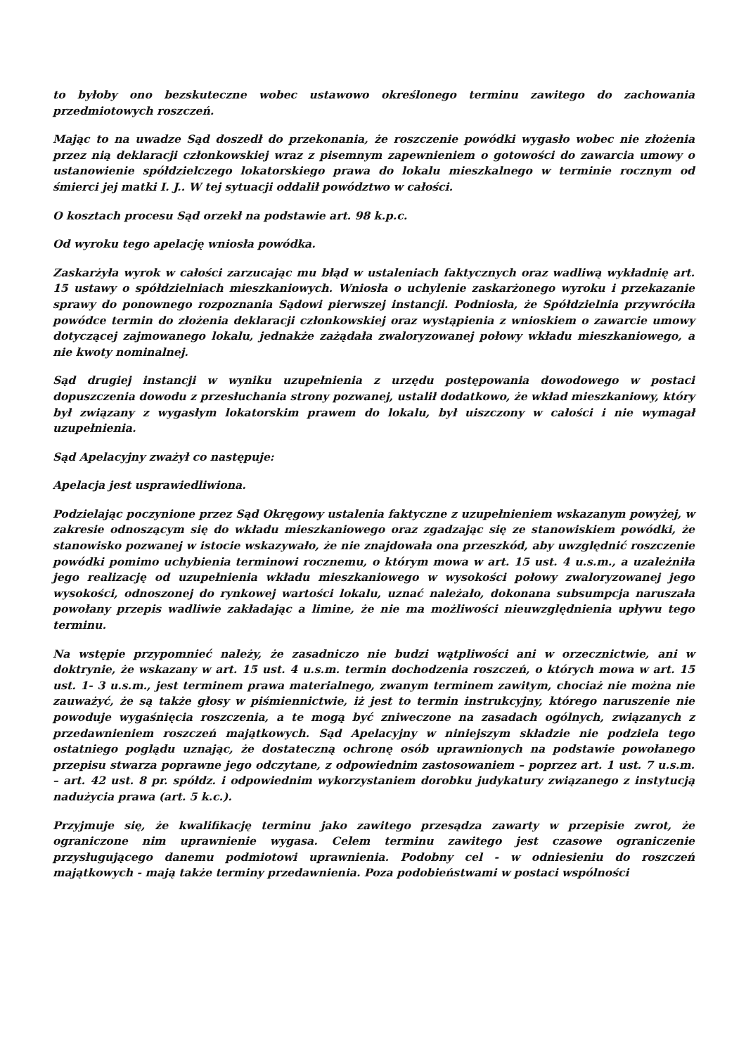to byłoby ono bezskuteczne wobec ustawowo określonego terminu zawitego do zachowania przedmiotowych roszczeń.
Mając to na uwadze Sąd doszedł do przekonania, że roszczenie powódki wygasło wobec nie złożenia przez nią deklaracji członkowskiej wraz z pisemnym zapewnieniem o gotowości do zawarcia umowy o ustanowienie spółdzielczego lokatorskiego prawa do lokalu mieszkalnego w terminie rocznym od śmierci jej matki I. J.. W tej sytuacji oddalił powództwo w całości.
O kosztach procesu Sąd orzekł na podstawie art. 98 k.p.c.
Od wyroku tego apelację wniosła powódka.
Zaskarżyła wyrok w całości zarzucając mu błąd w ustaleniach faktycznych oraz wadliwą wykładnię art. 15 ustawy o spółdzielniach mieszkaniowych. Wniosła o uchylenie zaskarżonego wyroku i przekazanie sprawy do ponownego rozpoznania Sądowi pierwszej instancji. Podniosła, że Spółdzielnia przywróciła powódce termin do złożenia deklaracji członkowskiej oraz wystąpienia z wnioskiem o zawarcie umowy dotyczącej zajmowanego lokalu, jednakże zażądała zwaloryzowanej połowy wkładu mieszkaniowego, a nie kwoty nominalnej.
Sąd drugiej instancji w wyniku uzupełnienia z urzędu postępowania dowodowego w postaci dopuszczenia dowodu z przesłuchania strony pozwanej, ustalił dodatkowo, że wkład mieszkaniowy, który był związany z wygasłym lokatorskim prawem do lokalu, był uiszczony w całości i nie wymagał uzupełnienia.
Sąd Apelacyjny zważył co następuje:
Apelacja jest usprawiedliwiona.
Podzielając poczynione przez Sąd Okręgowy ustalenia faktyczne z uzupełnieniem wskazanym powyżej, w zakresie odnoszącym się do wkładu mieszkaniowego oraz zgadzając się ze stanowiskiem powódki, że stanowisko pozwanej w istocie wskazywało, że nie znajdowała ona przeszkód, aby uwzględnić roszczenie powódki pomimo uchybienia terminowi rocznemu, o którym mowa w art. 15 ust. 4 u.s.m., a uzależniła jego realizację od uzupełnienia wkładu mieszkaniowego w wysokości połowy zwaloryzowanej jego wysokości, odnoszonej do rynkowej wartości lokalu, uznać należało, dokonana subsumpcja naruszała powołany przepis wadliwie zakładając a limine, że nie ma możliwości nieuwzględnienia upływu tego terminu.
Na wstępie przypomnieć należy, że zasadniczo nie budzi wątpliwości ani w orzecznictwie, ani w doktrynie, że wskazany w art. 15 ust. 4 u.s.m. termin dochodzenia roszczeń, o których mowa w art. 15 ust. 1- 3 u.s.m., jest terminem prawa materialnego, zwanym terminem zawitym, chociaż nie można nie zauważyć, że są także głosy w piśmiennictwie, iż jest to termin instrukcyjny, którego naruszenie nie powoduje wygaśnięcia roszczenia, a te mogą być zniweczone na zasadach ogólnych, związanych z przedawnieniem roszczeń majątkowych. Sąd Apelacyjny w niniejszym składzie nie podziela tego ostatniego poglądu uznając, że dostateczną ochronę osób uprawnionych na podstawie powołanego przepisu stwarza poprawne jego odczytane, z odpowiednim zastosowaniem – poprzez art. 1 ust. 7 u.s.m. – art. 42 ust. 8 pr. spółdz. i odpowiednim wykorzystaniem dorobku judykatury związanego z instytucją nadużycia prawa (art. 5 k.c.).
Przyjmuje się, że kwalifikację terminu jako zawitego przesądza zawarty w przepisie zwrot, że ograniczone nim uprawnienie wygasa. Celem terminu zawitego jest czasowe ograniczenie przysługującego danemu podmiotowi uprawnienia. Podobny cel - w odniesieniu do roszczeń majątkowych - mają także terminy przedawnienia. Poza podobieństwami w postaci wspólności